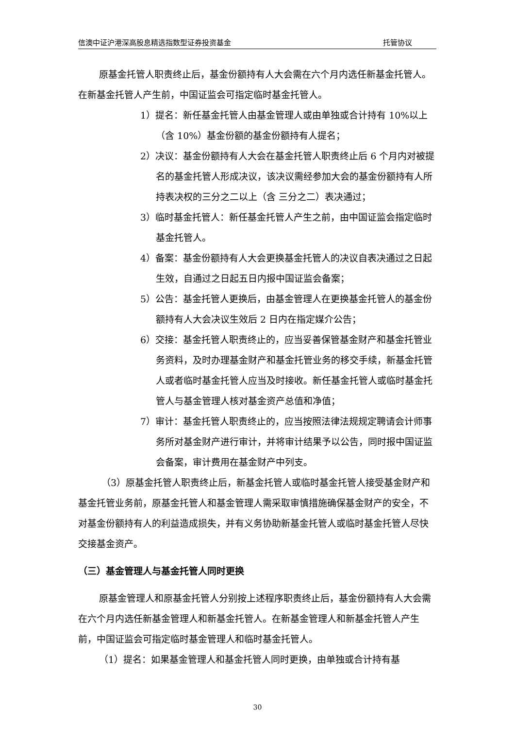信澳中证沪港深高股息精选指数型证券投资基金 托管协议
原基金托管人职责终止后，基金份额持有人大会需在六个月内选任新基金托管人。在新基金托管人产生前，中国证监会可指定临时基金托管人。
1）提名：新任基金托管人由基金管理人或由单独或合计持有 10%以上（含 10%）基金份额的基金份额持有人提名；
2）决议：基金份额持有人大会在基金托管人职责终止后 6 个月内对被提名的基金托管人形成决议，该决议需经参加大会的基金份额持有人所持表决权的三分之二以上（含 三分之二）表决通过；
3）临时基金托管人：新任基金托管人产生之前，由中国证监会指定临时基金托管人。
4）备案：基金份额持有人大会更换基金托管人的决议自表决通过之日起生效，自通过之日起五日内报中国证监会备案；
5）公告：基金托管人更换后，由基金管理人在更换基金托管人的基金份额持有人大会决议生效后 2 日内在指定媒介公告；
6）交接：基金托管人职责终止的，应当妥善保管基金财产和基金托管业务资料，及时办理基金财产和基金托管业务的移交手续，新基金托管人或者临时基金托管人应当及时接收。新任基金托管人或临时基金托管人与基金管理人核对基金资产总值和净值；
7）审计：基金托管人职责终止的，应当按照法律法规规定聘请会计师事务所对基金财产进行审计，并将审计结果予以公告，同时报中国证监会备案，审计费用在基金财产中列支。
（3）原基金托管人职责终止后，新基金托管人或临时基金托管人接受基金财产和基金托管业务前，原基金托管人和基金管理人需采取审慎措施确保基金财产的安全，不对基金份额持有人的利益造成损失，并有义务协助新基金托管人或临时基金托管人尽快交接基金资产。
（三）基金管理人与基金托管人同时更换
原基金管理人和原基金托管人分别按上述程序职责终止后，基金份额持有人大会需在六个月内选任新基金管理人和新基金托管人。在新基金管理人和新基金托管人产生前，中国证监会可指定临时基金管理人和临时基金托管人。
（1）提名：如果基金管理人和基金托管人同时更换，由单独或合计持有基
30